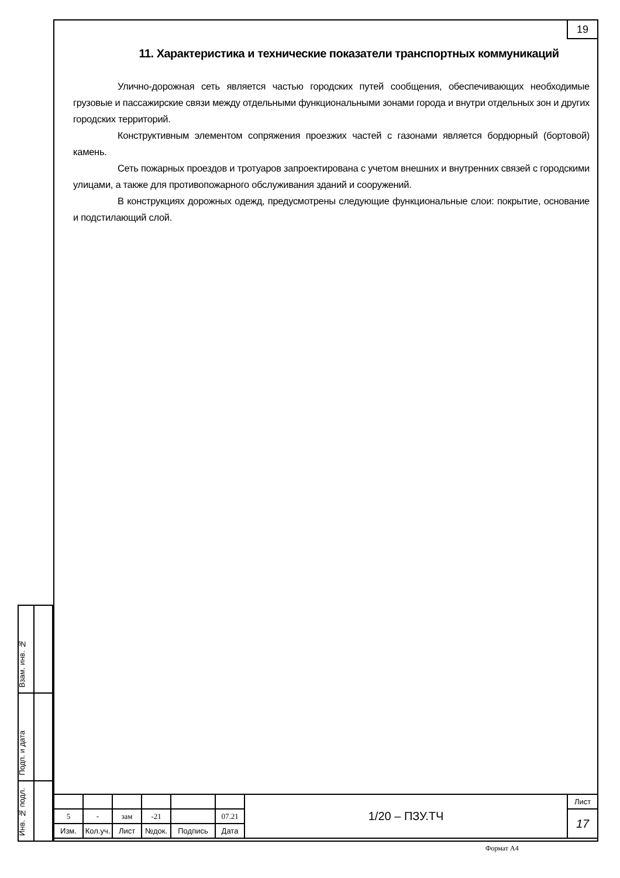19
11. Характеристика и технические показатели транспортных коммуникаций
Улично-дорожная сеть является частью городских путей сообщения, обеспечивающих необходимые грузовые и пассажирские связи между отдельными функциональными зонами города и внутри отдельных зон и других городских территорий.
Конструктивным элементом сопряжения проезжих частей с газонами является бордюрный (бортовой) камень.
Сеть пожарных проездов и тротуаров запроектирована с учетом внешних и внутренних связей с городскими улицами, а также для противопожарного обслуживания зданий и сооружений.
В конструкциях дорожных одежд, предусмотрены следующие функциональные слои: покрытие, основание и подстилающий слой.
Взам. инв. №
Подп. и дата
Инв. № подл.
| | | | | | | 1/20 – ПЗУ.ТЧ | Лист |
| 5 | - | зам | -21 | | 07.21 | | 17 |
| Изм. | Кол.уч. | Лист | №док. | Подпись | Дата | | |
Формат А4